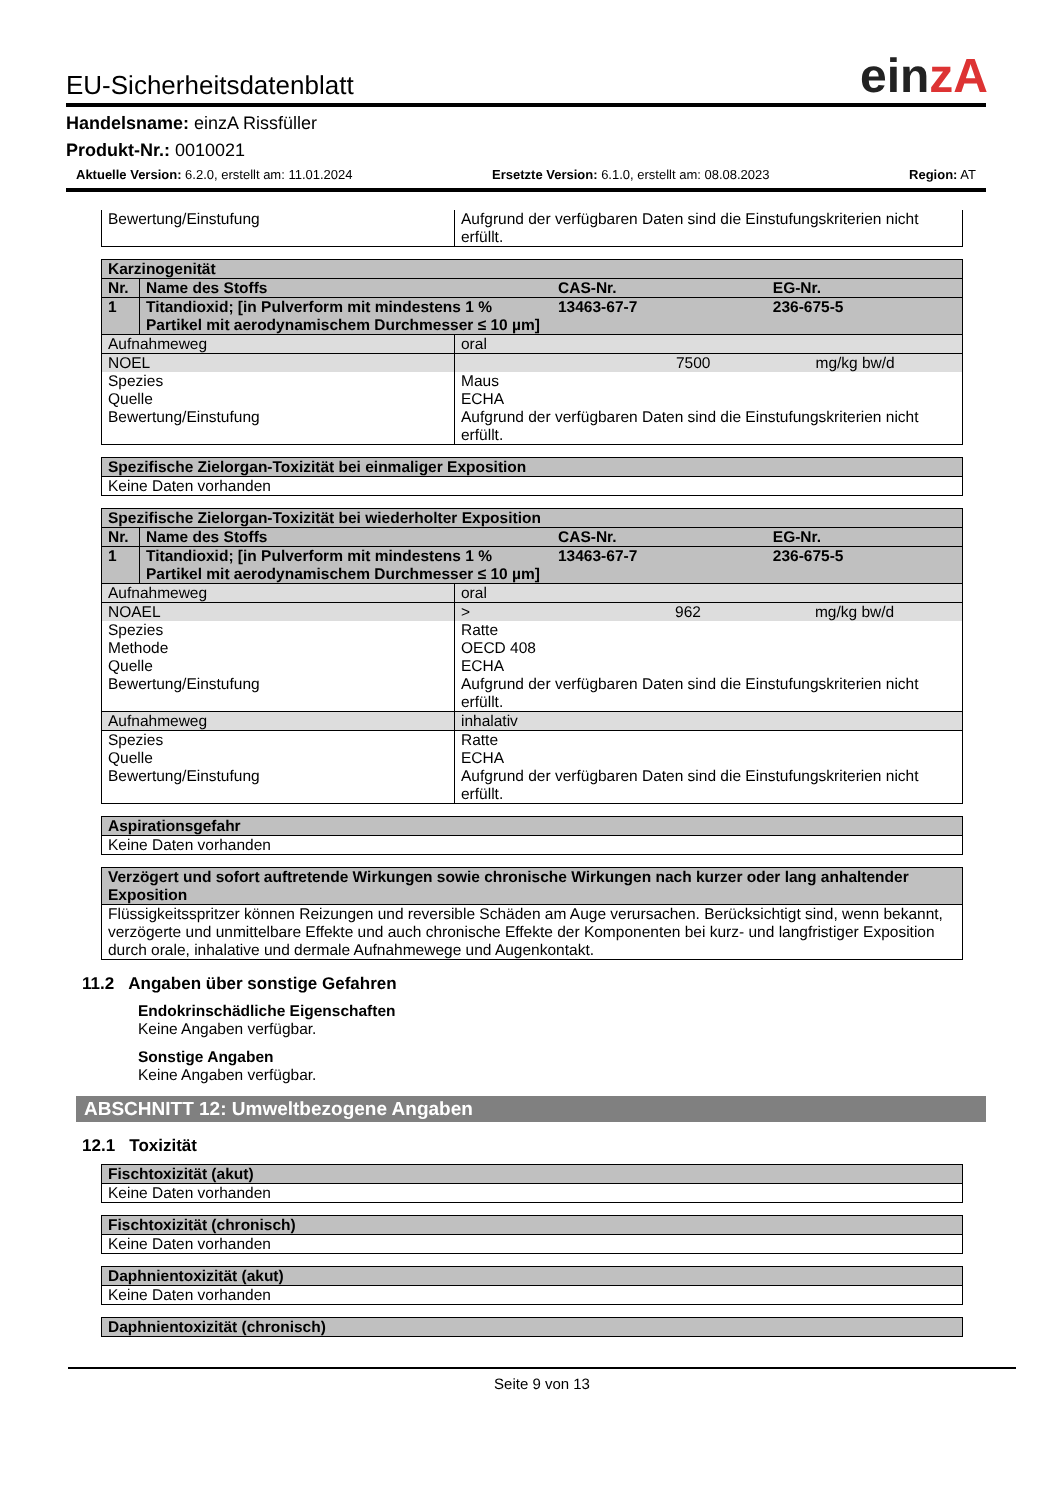einzA
EU-Sicherheitsdatenblatt
Handelsname: einzA Rissfüller
Produkt-Nr.: 0010021
Aktuelle Version: 6.2.0, erstellt am: 11.01.2024 Ersetzte Version: 6.1.0, erstellt am: 08.08.2023 Region: AT
| Bewertung/Einstufung | Aufgrund der verfügbaren Daten sind die Einstufungskriterien nicht erfüllt. |
| Karzinogenität | | | |
| Nr. | Name des Stoffs | CAS-Nr. | EG-Nr. |
| 1 | Titandioxid; [in Pulverform mit mindestens 1 % Partikel mit aerodynamischem Durchmesser ≤ 10 µm] | 13463-67-7 | 236-675-5 |
| Aufnahmeweg | oral |
| NOEL | 7500 mg/kg bw/d |
| Spezies Quelle Bewertung/Einstufung | Maus ECHA Aufgrund der verfügbaren Daten sind die Einstufungskriterien nicht erfüllt. |
| Spezifische Zielorgan-Toxizität bei einmaliger Exposition |
| Keine Daten vorhanden |
| Spezifische Zielorgan-Toxizität bei wiederholter Exposition | | | |
| Nr. | Name des Stoffs | CAS-Nr. | EG-Nr. |
| 1 | Titandioxid; [in Pulverform mit mindestens 1 % Partikel mit aerodynamischem Durchmesser ≤ 10 µm] | 13463-67-7 | 236-675-5 |
| Aufnahmeweg | oral |
| NOAEL | > 962 mg/kg bw/d |
| Spezies Methode Quelle Bewertung/Einstufung | Ratte OECD 408 ECHA Aufgrund der verfügbaren Daten sind die Einstufungskriterien nicht erfüllt. |
| Aufnahmeweg | inhalativ |
| Spezies Quelle Bewertung/Einstufung | Ratte ECHA Aufgrund der verfügbaren Daten sind die Einstufungskriterien nicht erfüllt. |
| Aspirationsgefahr |
| Keine Daten vorhanden |
| Verzögert und sofort auftretende Wirkungen sowie chronische Wirkungen nach kurzer oder lang anhaltender Exposition |
| Flüssigkeitsspritzer können Reizungen und reversible Schäden am Auge verursachen. Berücksichtigt sind, wenn bekannt, verzögerte und unmittelbare Effekte und auch chronische Effekte der Komponenten bei kurz- und langfristiger Exposition durch orale, inhalative und dermale Aufnahmewege und Augenkontakt. |
11.2 Angaben über sonstige Gefahren
Endokrinschädliche Eigenschaften
Keine Angaben verfügbar.
Sonstige Angaben
Keine Angaben verfügbar.
ABSCHNITT 12: Umweltbezogene Angaben
12.1 Toxizität
| Fischtoxizität (akut) |
| Keine Daten vorhanden |
| Fischtoxizität (chronisch) |
| Keine Daten vorhanden |
| Daphnientoxizität (akut) |
| Keine Daten vorhanden |
| Daphnientoxizität (chronisch) |
Seite 9 von 13